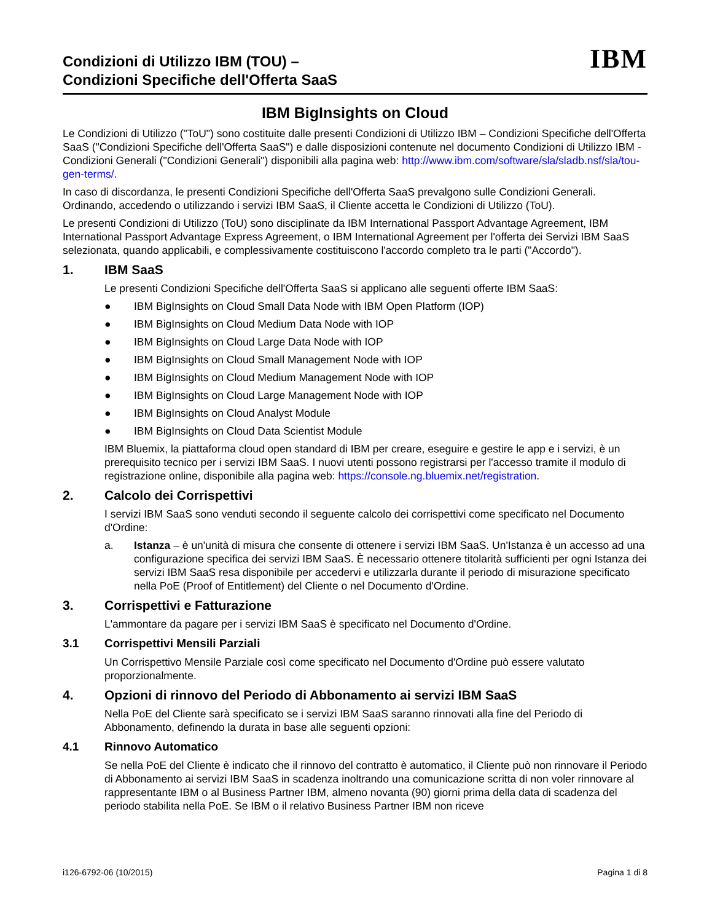Condizioni di Utilizzo IBM (TOU) –
Condizioni Specifiche dell'Offerta SaaS
IBM
IBM BigInsights on Cloud
Le Condizioni di Utilizzo ("ToU") sono costituite dalle presenti Condizioni di Utilizzo IBM – Condizioni Specifiche dell'Offerta SaaS ("Condizioni Specifiche dell'Offerta SaaS") e dalle disposizioni contenute nel documento Condizioni di Utilizzo IBM - Condizioni Generali ("Condizioni Generali") disponibili alla pagina web: http://www.ibm.com/software/sla/sladb.nsf/sla/tou-gen-terms/.
In caso di discordanza, le presenti Condizioni Specifiche dell'Offerta SaaS prevalgono sulle Condizioni Generali. Ordinando, accedendo o utilizzando i servizi IBM SaaS, il Cliente accetta le Condizioni di Utilizzo (ToU).
Le presenti Condizioni di Utilizzo (ToU) sono disciplinate da IBM International Passport Advantage Agreement, IBM International Passport Advantage Express Agreement, o IBM International Agreement per l'offerta dei Servizi IBM SaaS selezionata, quando applicabili, e complessivamente costituiscono l'accordo completo tra le parti ("Accordo").
1. IBM SaaS
Le presenti Condizioni Specifiche dell'Offerta SaaS si applicano alle seguenti offerte IBM SaaS:
● IBM BigInsights on Cloud Small Data Node with IBM Open Platform (IOP)
● IBM BigInsights on Cloud Medium Data Node with IOP
● IBM BigInsights on Cloud Large Data Node with IOP
● IBM BigInsights on Cloud Small Management Node with IOP
● IBM BigInsights on Cloud Medium Management Node with IOP
● IBM BigInsights on Cloud Large Management Node with IOP
● IBM BigInsights on Cloud Analyst Module
● IBM BigInsights on Cloud Data Scientist Module
IBM Bluemix, la piattaforma cloud open standard di IBM per creare, eseguire e gestire le app e i servizi, è un prerequisito tecnico per i servizi IBM SaaS. I nuovi utenti possono registrarsi per l'accesso tramite il modulo di registrazione online, disponibile alla pagina web: https://console.ng.bluemix.net/registration.
2. Calcolo dei Corrispettivi
I servizi IBM SaaS sono venduti secondo il seguente calcolo dei corrispettivi come specificato nel Documento d'Ordine:
a. Istanza – è un'unità di misura che consente di ottenere i servizi IBM SaaS. Un'Istanza è un accesso ad una configurazione specifica dei servizi IBM SaaS. È necessario ottenere titolarità sufficienti per ogni Istanza dei servizi IBM SaaS resa disponibile per accedervi e utilizzarla durante il periodo di misurazione specificato nella PoE (Proof of Entitlement) del Cliente o nel Documento d'Ordine.
3. Corrispettivi e Fatturazione
L'ammontare da pagare per i servizi IBM SaaS è specificato nel Documento d'Ordine.
3.1 Corrispettivi Mensili Parziali
Un Corrispettivo Mensile Parziale così come specificato nel Documento d'Ordine può essere valutato proporzionalmente.
4. Opzioni di rinnovo del Periodo di Abbonamento ai servizi IBM SaaS
Nella PoE del Cliente sarà specificato se i servizi IBM SaaS saranno rinnovati alla fine del Periodo di Abbonamento, definendo la durata in base alle seguenti opzioni:
4.1 Rinnovo Automatico
Se nella PoE del Cliente è indicato che il rinnovo del contratto è automatico, il Cliente può non rinnovare il Periodo di Abbonamento ai servizi IBM SaaS in scadenza inoltrando una comunicazione scritta di non voler rinnovare al rappresentante IBM o al Business Partner IBM, almeno novanta (90) giorni prima della data di scadenza del periodo stabilita nella PoE. Se IBM o il relativo Business Partner IBM non riceve
i126-6792-06 (10/2015) Pagina 1 di 8